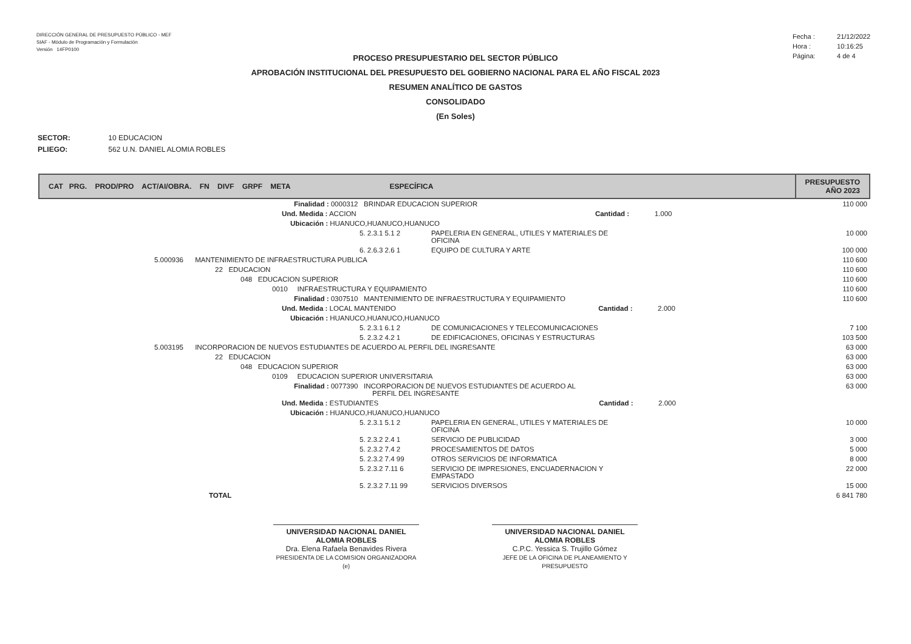DIRECCIÓN GENERAL DE PRESUPUESTO PÚBLICO - MEF
SIAF - Módulo de Programación y Formulación
Versión 14FP0100
Fecha : 21/12/2022
Hora : 10:16:25
Página: 4 de 4
PROCESO PRESUPUESTARIO DEL SECTOR PÚBLICO
APROBACIÓN INSTITUCIONAL DEL PRESUPUESTO DEL GOBIERNO NACIONAL PARA EL AÑO FISCAL 2023
RESUMEN ANALÍTICO DE GASTOS
CONSOLIDADO
(En Soles)
SECTOR: 10 EDUCACION
PLIEGO: 562 U.N. DANIEL ALOMIA ROBLES
| CAT PRG. PROD/PRO ACT/AI/OBRA. FN DIVF GRPF META ESPECÍFICA | | PRESUPUESTO AÑO 2023 |
| --- | --- | --- |
| Finalidad : 0000312 BRINDAR EDUCACION SUPERIOR | | 110 000 |
| Und. Medida : ACCION Cantidad : 1.000 | | |
| Ubicación : HUANUCO,HUANUCO,HUANUCO | | |
| 5. 2.3.1 5.1 2 | PAPELERIA EN GENERAL, UTILES Y MATERIALES DE OFICINA | 10 000 |
| 6. 2.6.3 2.6 1 | EQUIPO DE CULTURA Y ARTE | 100 000 |
| 5.000936 MANTENIMIENTO DE INFRAESTRUCTURA PUBLICA | | 110 600 |
| 22 EDUCACION | | 110 600 |
| 048 EDUCACION SUPERIOR | | 110 600 |
| 0010 INFRAESTRUCTURA Y EQUIPAMIENTO | | 110 600 |
| Finalidad : 0307510 MANTENIMIENTO DE INFRAESTRUCTURA Y EQUIPAMIENTO | | 110 600 |
| Und. Medida : LOCAL MANTENIDO Cantidad : 2.000 | | |
| Ubicación : HUANUCO,HUANUCO,HUANUCO | | |
| 5. 2.3.1 6.1 2 | DE COMUNICACIONES Y TELECOMUNICACIONES | 7 100 |
| 5. 2.3.2 4.2 1 | DE EDIFICACIONES, OFICINAS Y ESTRUCTURAS | 103 500 |
| 5.003195 INCORPORACION DE NUEVOS ESTUDIANTES DE ACUERDO AL PERFIL DEL INGRESANTE | | 63 000 |
| 22 EDUCACION | | 63 000 |
| 048 EDUCACION SUPERIOR | | 63 000 |
| 0109 EDUCACION SUPERIOR UNIVERSITARIA | | 63 000 |
| Finalidad : 0077390 INCORPORACION DE NUEVOS ESTUDIANTES DE ACUERDO AL PERFIL DEL INGRESANTE | | 63 000 |
| Und. Medida : ESTUDIANTES Cantidad : 2.000 | | |
| Ubicación : HUANUCO,HUANUCO,HUANUCO | | |
| 5. 2.3.1 5.1 2 | PAPELERIA EN GENERAL, UTILES Y MATERIALES DE OFICINA | 10 000 |
| 5. 2.3.2 2.4 1 | SERVICIO DE PUBLICIDAD | 3 000 |
| 5. 2.3.2 7.4 2 | PROCESAMIENTOS DE DATOS | 5 000 |
| 5. 2.3.2 7.4 99 | OTROS SERVICIOS DE INFORMATICA | 8 000 |
| 5. 2.3.2 7.11 6 | SERVICIO DE IMPRESIONES, ENCUADERNACION Y EMPASTADO | 22 000 |
| 5. 2.3.2 7.11 99 | SERVICIOS DIVERSOS | 15 000 |
| TOTAL | | 6 841 780 |
UNIVERSIDAD NACIONAL DANIEL ALOMIA ROBLES
Dra. Elena Rafaela Benavides Rivera
PRESIDENTA DE LA COMISION ORGANIZADORA (e)
UNIVERSIDAD NACIONAL DANIEL ALOMIA ROBLES
C.P.C. Yessica S. Trujillo Gómez
JEFE DE LA OFICINA DE PLANEAMIENTO Y PRESUPUESTO